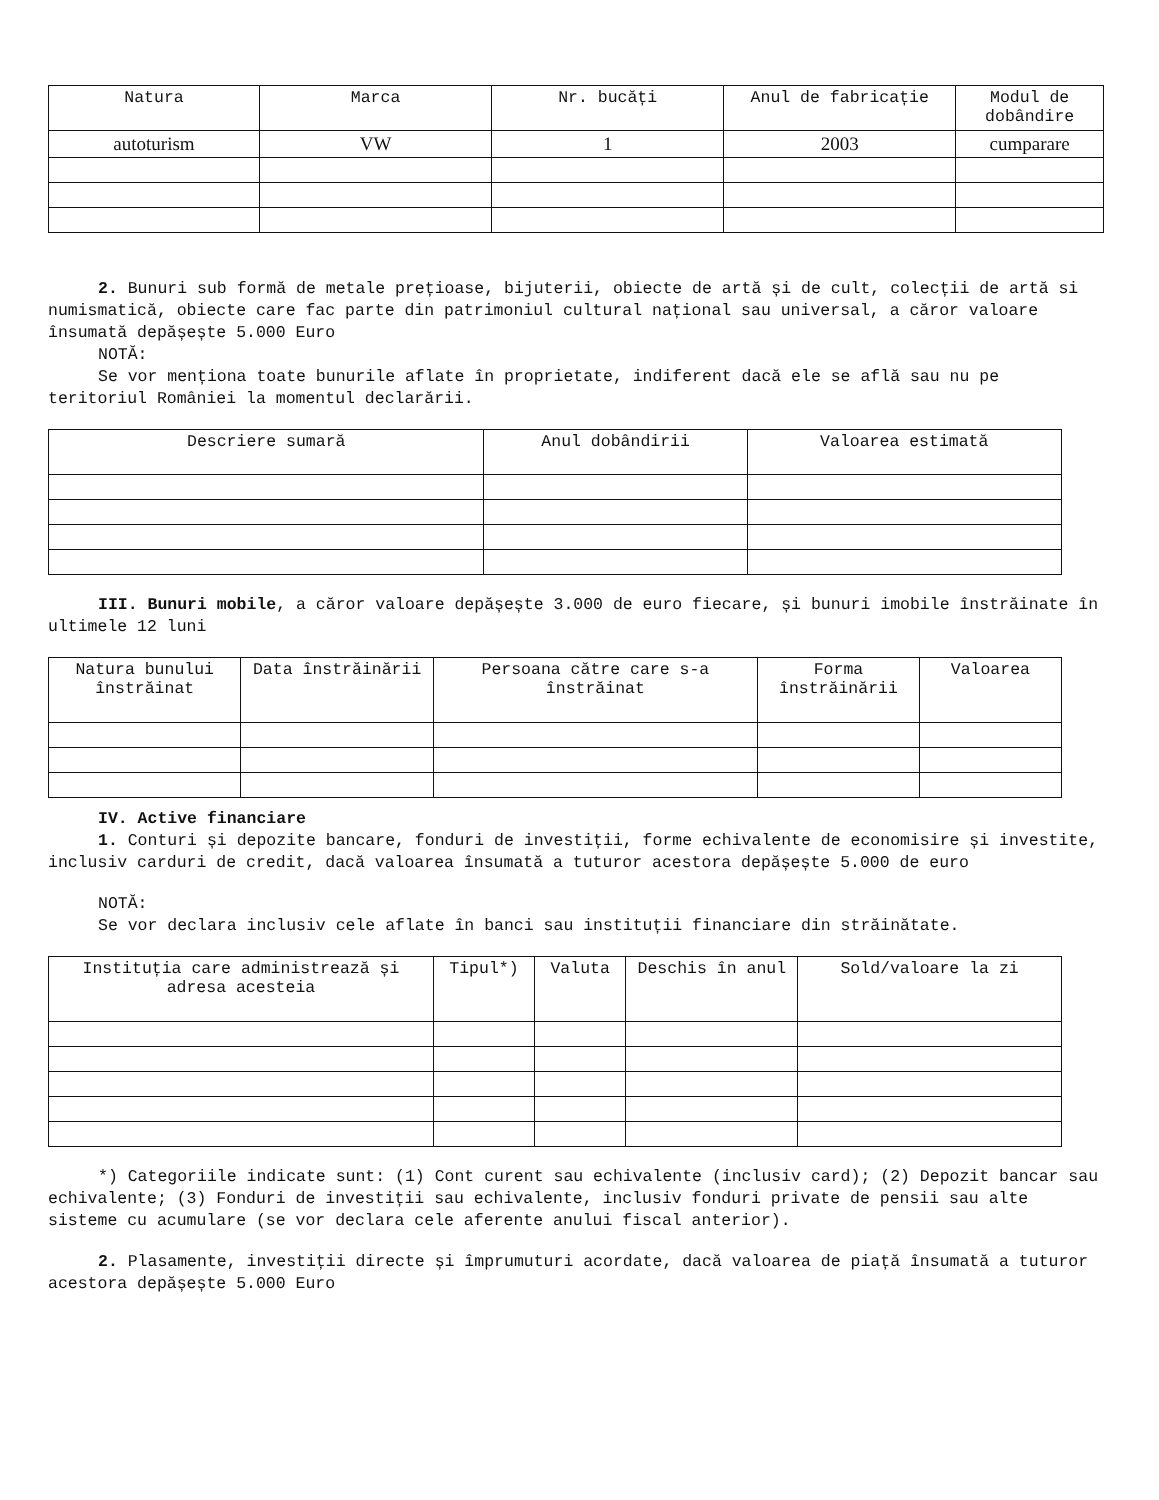| Natura | Marca | Nr. bucăți | Anul de fabricație | Modul de dobândire |
| --- | --- | --- | --- | --- |
| autoturism | VW | 1 | 2003 | cumparare |
2. Bunuri sub formă de metale prețioase, bijuterii, obiecte de artă și de cult, colecții de artă si numismatică, obiecte care fac parte din patrimoniul cultural național sau universal, a căror valoare însumată depășește 5.000 Euro
NOTĂ:
Se vor menționa toate bunurile aflate în proprietate, indiferent dacă ele se află sau nu pe teritoriul României la momentul declarării.
| Descriere sumară | Anul dobândirii | Valoarea estimată |
| --- | --- | --- |
III. Bunuri mobile, a căror valoare depășește 3.000 de euro fiecare, și bunuri imobile înstrăinate în ultimele 12 luni
| Natura bunului înstrăinat | Data înstrăinării | Persoana către care s-a înstrăinat | Forma înstrăinării | Valoarea |
| --- | --- | --- | --- | --- |
IV. Active financiare
1. Conturi și depozite bancare, fonduri de investiții, forme echivalente de economisire și investite, inclusiv carduri de credit, dacă valoarea însumată a tuturor acestora depășește 5.000 de euro
NOTĂ:
Se vor declara inclusiv cele aflate în banci sau instituții financiare din străinătate.
| Instituția care administrează și adresa acesteia | Tipul*) | Valuta | Deschis în anul | Sold/valoare la zi |
| --- | --- | --- | --- | --- |
*) Categoriile indicate sunt: (1) Cont curent sau echivalente (inclusiv card); (2) Depozit bancar sau echivalente; (3) Fonduri de investiții sau echivalente, inclusiv fonduri private de pensii sau alte sisteme cu acumulare (se vor declara cele aferente anului fiscal anterior).
2. Plasamente, investiții directe și împrumuturi acordate, dacă valoarea de piață însumată a tuturor acestora depășește 5.000 Euro